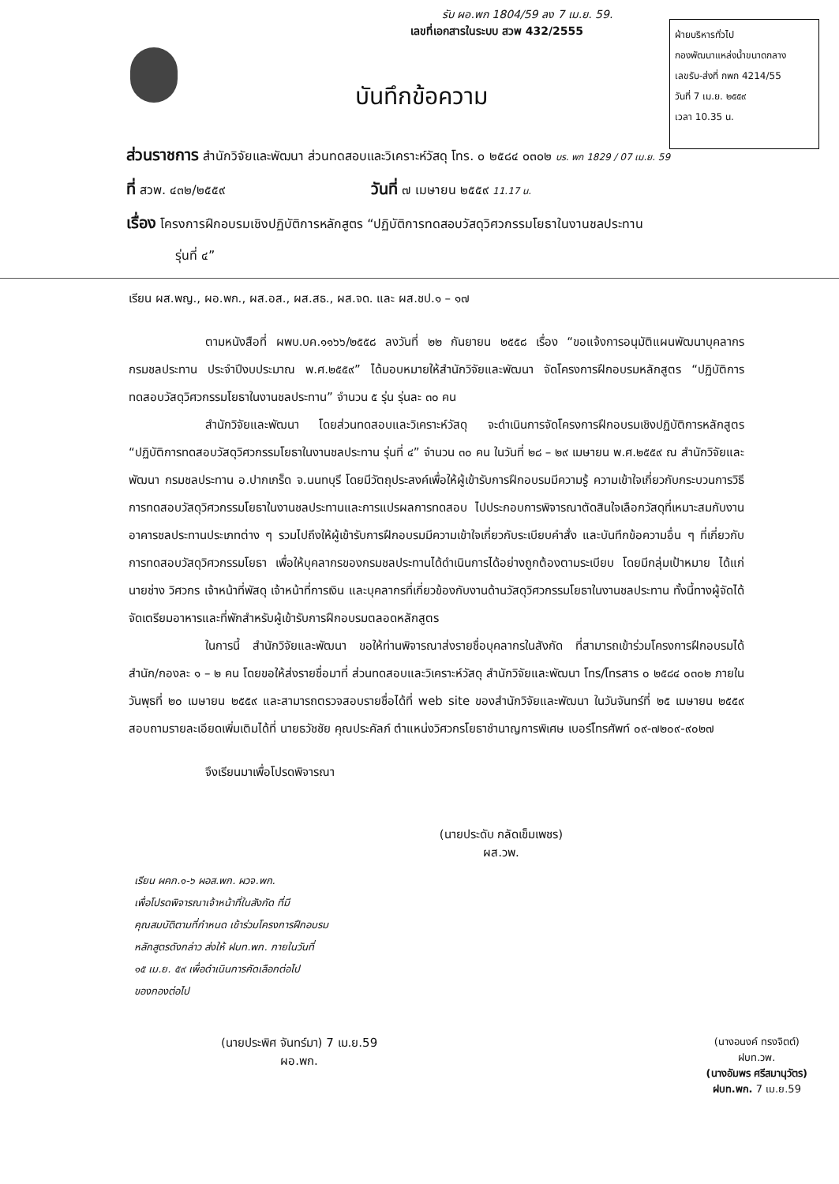รับ ผอ.พก 1804/59 ลง 7 เม.ย. 59.
เลขที่เอกสารในระบบ สวพ 432/2555
ฝ่ายบริหารทั่วไป
กองพัฒนาแหล่งน้ำขนาดกลาง
เลขรับ-ส่งที่ กพก 4214/55
วันที่ 7 เม.ย. ๒๕๕๙
เวลา 10.35 น.
บันทึกข้อความ
ส่วนราชการ สำนักวิจัยและพัฒนา ส่วนทดสอบและวิเคราะห์วัสดุ โทร. ๐ ๒๕๘๔ ๐๓๐๒ บร. พก 1829 / 07 เม.ย. 59
ที่ สวพ. ๔๓๒/๒๕๕๙ วันที่ ๗ เมษายน ๒๕๕๙ 11.17 น.
เรื่อง โครงการฝึกอบรมเชิงปฏิบัติการหลักสูตร “ปฏิบัติการทดสอบวัสดุวิศวกรรมโยธาในงานชลประทาน
รุ่นที่ ๔”
เรียน ผส.พญ., ผอ.พก., ผส.อส., ผส.สธ., ผส.จด. และ ผส.ชป.๑ – ๑๗
ตามหนังสือที่ ผพบ.บค.๑๑๖๖/๒๕๕๘ ลงวันที่ ๒๒ กันยายน ๒๕๕๘ เรื่อง “ขอแจ้งการอนุมัติแผนพัฒนาบุคลากรกรมชลประทาน ประจำปีงบประมาณ พ.ศ.๒๕๕๙” ได้มอบหมายให้สำนักวิจัยและพัฒนา จัดโครงการฝึกอบรมหลักสูตร “ปฏิบัติการทดสอบวัสดุวิศวกรรมโยธาในงานชลประทาน” จำนวน ๕ รุ่น รุ่นละ ๓๐ คน
สำนักวิจัยและพัฒนา โดยส่วนทดสอบและวิเคราะห์วัสดุ จะดำเนินการจัดโครงการฝึกอบรมเชิงปฏิบัติการหลักสูตร “ปฏิบัติการทดสอบวัสดุวิศวกรรมโยธาในงานชลประทาน รุ่นที่ ๔” จำนวน ๓๐ คน ในวันที่ ๒๘ – ๒๙ เมษายน พ.ศ.๒๕๕๙ ณ สำนักวิจัยและพัฒนา กรมชลประทาน อ.ปากเกร็ด จ.นนทบุรี โดยมีวัตถุประสงค์เพื่อให้ผู้เข้ารับการฝึกอบรมมีความรู้ ความเข้าใจเกี่ยวกับกระบวนการวิธีการทดสอบวัสดุวิศวกรรมโยธาในงานชลประทานและการแปรผลการทดสอบ ไปประกอบการพิจารณาตัดสินใจเลือกวัสดุที่เหมาะสมกับงานอาคารชลประทานประเภทต่าง ๆ รวมไปถึงให้ผู้เข้ารับการฝึกอบรมมีความเข้าใจเกี่ยวกับระเบียบคำสั่ง และบันทึกข้อความอื่น ๆ ที่เกี่ยวกับการทดสอบวัสดุวิศวกรรมโยธา เพื่อให้บุคลากรของกรมชลประทานได้ดำเนินการได้อย่างถูกต้องตามระเบียบ โดยมีกลุ่มเป้าหมาย ได้แก่ นายช่าง วิศวกร เจ้าหน้าที่พัสดุ เจ้าหน้าที่การเงิน และบุคลากรที่เกี่ยวข้องกับงานด้านวัสดุวิศวกรรมโยธาในงานชลประทาน ทั้งนี้ทางผู้จัดได้จัดเตรียมอาหารและที่พักสำหรับผู้เข้ารับการฝึกอบรมตลอดหลักสูตร
ในการนี้ สำนักวิจัยและพัฒนา ขอให้ท่านพิจารณาส่งรายชื่อบุคลากรในสังกัด ที่สามารถเข้าร่วมโครงการฝึกอบรมได้สำนัก/กองละ ๑ – ๒ คน โดยขอให้ส่งรายชื่อมาที่ ส่วนทดสอบและวิเคราะห์วัสดุ สำนักวิจัยและพัฒนา โทร/โทรสาร ๐ ๒๕๘๔ ๐๓๐๒ ภายในวันพุธที่ ๒๐ เมษายน ๒๕๕๙ และสามารถตรวจสอบรายชื่อได้ที่ web site ของสำนักวิจัยและพัฒนา ในวันจันทร์ที่ ๒๕ เมษายน ๒๕๕๙ สอบถามรายละเอียดเพิ่มเติมได้ที่ นายธวัชชัย คุณประคัลภ์ ตำแหน่งวิศวกรโยธาชำนาญการพิเศษ เบอร์โทรศัพท์ ๐๙-๗๒๐๙-๙๐๒๗
จึงเรียนมาเพื่อโปรดพิจารณา
(นายประดับ กลัดเข็มเพชร)
ผส.วพ.
เรียน ผคก.๑-๖ ผอส.พก. ผวจ.พก.
เพื่อโปรดพิจารณาเจ้าหน้าที่ในสังกัด ที่มี
คุณสมบัติตามที่กำหนด เข้าร่วมโครงการฝึกอบรม
หลักสูตรดังกล่าว ส่งให้ ฝบท.พก. ภายในวันที่
๑๕ เม.ย. ๕๙ เพื่อดำเนินการคัดเลือกต่อไป
ของกองต่อไป
(นายประพิศ จันทร์มา) 7 เม.ย.59
ผอ.พก.
(นางอนงค์ ทรงจิตต์)
ฝบท.วพ.
(นางอัมพร ศรีสมานุวัตร)
ฝบท.พก. 7 เม.ย.59